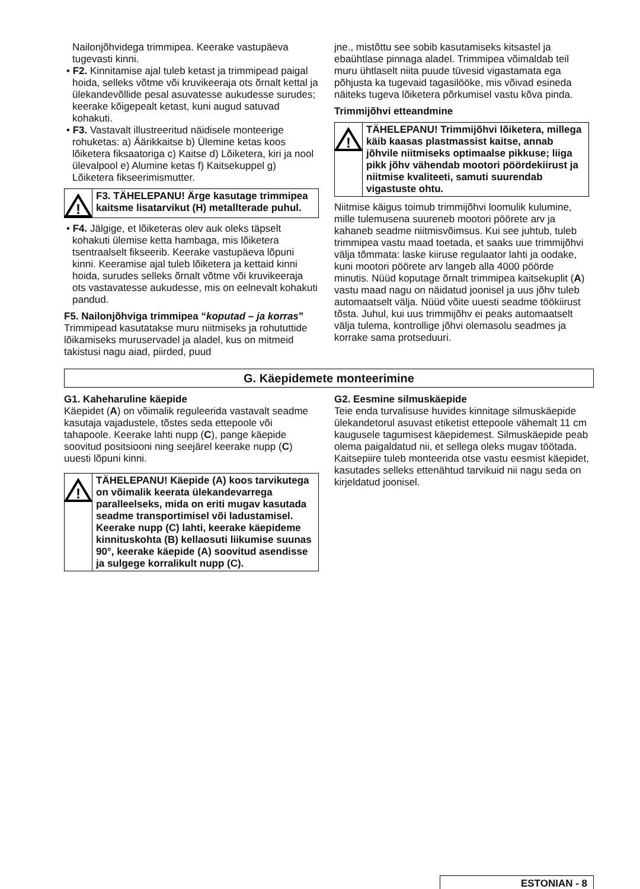Nailonjõhvidega trimmipea. Keerake vastupäeva tugevasti kinni.
• F2. Kinnitamise ajal tuleb ketast ja trimmipead paigal hoida, selleks võtme või kruvikeeraja ots õrnalt kettal ja ülekandevõllide pesal asuvatesse aukudesse surudes; keerake kõigepealt ketast, kuni augud satuvad kohakuti.
• F3. Vastavalt illustreeritud näidisele monteerige rohuketas: a) Äärikkaitse b) Ülemine ketas koos lõiketera fiksaatoriga c) Kaitse d) Lõiketera, kiri ja nool ülevalpool e) Alumine ketas f) Kaitsekuppel g) Lõiketera fikseerimismutter.
!
F3. TÄHELEPANU! Ärge kasutage trimmipea kaitsme lisatarvikut (H) metallterade puhul.
• F4. Jälgige, et lõiketeras olev auk oleks täpselt kohakuti ülemise ketta hambaga, mis lõiketera tsentraalselt fikseerib. Keerake vastupäeva lõpuni kinni. Keeramise ajal tuleb lõiketera ja kettaid kinni hoida, surudes selleks õrnalt võtme või kruvikeeraja ots vastavatesse aukudesse, mis on eelnevalt kohakuti pandud.
F5. Nailonjõhviga trimmipea “koputad – ja korras”
Trimmipead kasutatakse muru niitmiseks ja rohututtide lõikamiseks muruservadel ja aladel, kus on mitmeid takistusi nagu aiad, piirded, puud
jne., mistõttu see sobib kasutamiseks kitsastel ja ebaühtlase pinnaga aladel. Trimmipea võimaldab teil muru ühtlaselt niita puude tüvesid vigastamata ega põhjusta ka tugevaid tagasilööke, mis võivad esineda näiteks tugeva lõiketera põrkumisel vastu kõva pinda.
Trimmijõhvi etteandmine
!
TÄHELEPANU! Trimmijõhvi lõiketera, millega käib kaasas plastmassist kaitse, annab jõhvile niitmiseks optimaalse pikkuse; liiga pikk jõhv vähendab mootori pöördekiirust ja niitmise kvaliteeti, samuti suurendab vigastuste ohtu.
Niitmise käigus toimub trimmijõhvi loomulik kulumine, mille tulemusena suureneb mootori pöörete arv ja kahaneb seadme niitmisvõimsus. Kui see juhtub, tuleb trimmipea vastu maad toetada, et saaks uue trimmijõhvi välja tõmmata: laske kiiruse regulaator lahti ja oodake, kuni mootori pöörete arv langeb alla 4000 pöörde minutis. Nüüd koputage õrnalt trimmipea kaitsekuplit (A) vastu maad nagu on näidatud joonisel ja uus jõhv tuleb automaatselt välja. Nüüd võite uuesti seadme töökiirust tõsta. Juhul, kui uus trimmijõhv ei peaks automaatselt välja tulema, kontrollige jõhvi olemasolu seadmes ja korrake sama protseduuri.
G. Käepidemete monteerimine
G1. Kaheharuline käepide
Käepidet (A) on võimalik reguleerida vastavalt seadme kasutaja vajadustele, tõstes seda ettepoole või tahapoole. Keerake lahti nupp (C), pange käepide soovitud positsiooni ning seejärel keerake nupp (C) uuesti lõpuni kinni.
!
TÄHELEPANU! Käepide (A) koos tarvikutega on võimalik keerata ülekandevarrega paralleelseks, mida on eriti mugav kasutada seadme transportimisel või ladustamisel. Keerake nupp (C) lahti, keerake käepideme kinnituskohta (B) kellaosuti liikumise suunas 90°, keerake käepide (A) soovitud asendisse ja sulgege korralikult nupp (C).
G2. Eesmine silmuskäepide
Teie enda turvalisuse huvides kinnitage silmuskäepide ülekandetorul asuvast etiketist ettepoole vähemalt 11 cm kaugusele tagumisest käepidemest. Silmuskäepide peab olema paigaldatud nii, et sellega oleks mugav töötada. Kaitsepiire tuleb monteerida otse vastu eesmist käepidet, kasutades selleks ettenähtud tarvikuid nii nagu seda on kirjeldatud joonisel.
ESTONIAN - 8